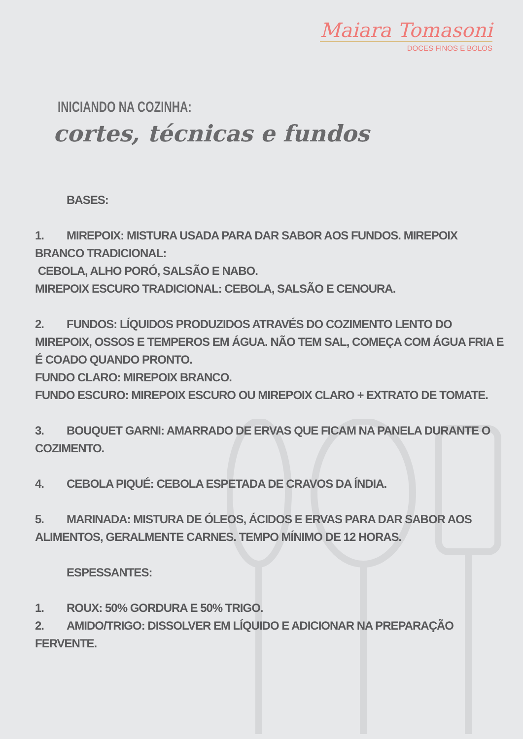Maiara Tomasoni
DOCES FINOS E BOLOS
INICIANDO NA COZINHA:
cortes, técnicas e fundos
BASES:
1. MIREPOIX: MISTURA USADA PARA DAR SABOR AOS FUNDOS. MIREPOIX BRANCO TRADICIONAL:
CEBOLA, ALHO PORÓ, SALSÃO E NABO.
MIREPOIX ESCURO TRADICIONAL: CEBOLA, SALSÃO E CENOURA.
2. FUNDOS: LÍQUIDOS PRODUZIDOS ATRAVÉS DO COZIMENTO LENTO DO MIREPOIX, OSSOS E TEMPEROS EM ÁGUA. NÃO TEM SAL, COMEÇA COM ÁGUA FRIA E É COADO QUANDO PRONTO.
FUNDO CLARO: MIREPOIX BRANCO.
FUNDO ESCURO: MIREPOIX ESCURO OU MIREPOIX CLARO + EXTRATO DE TOMATE.
3. BOUQUET GARNI: AMARRADO DE ERVAS QUE FICAM NA PANELA DURANTE O COZIMENTO.
4. CEBOLA PIQUÉ: CEBOLA ESPETADA DE CRAVOS DA ÍNDIA.
5. MARINADA: MISTURA DE ÓLEOS, ÁCIDOS E ERVAS PARA DAR SABOR AOS ALIMENTOS, GERALMENTE CARNES. TEMPO MÍNIMO DE 12 HORAS.
ESPESSANTES:
1. ROUX: 50% GORDURA E 50% TRIGO.
2. AMIDO/TRIGO: DISSOLVER EM LÍQUIDO E ADICIONAR NA PREPARAÇÃO FERVENTE.